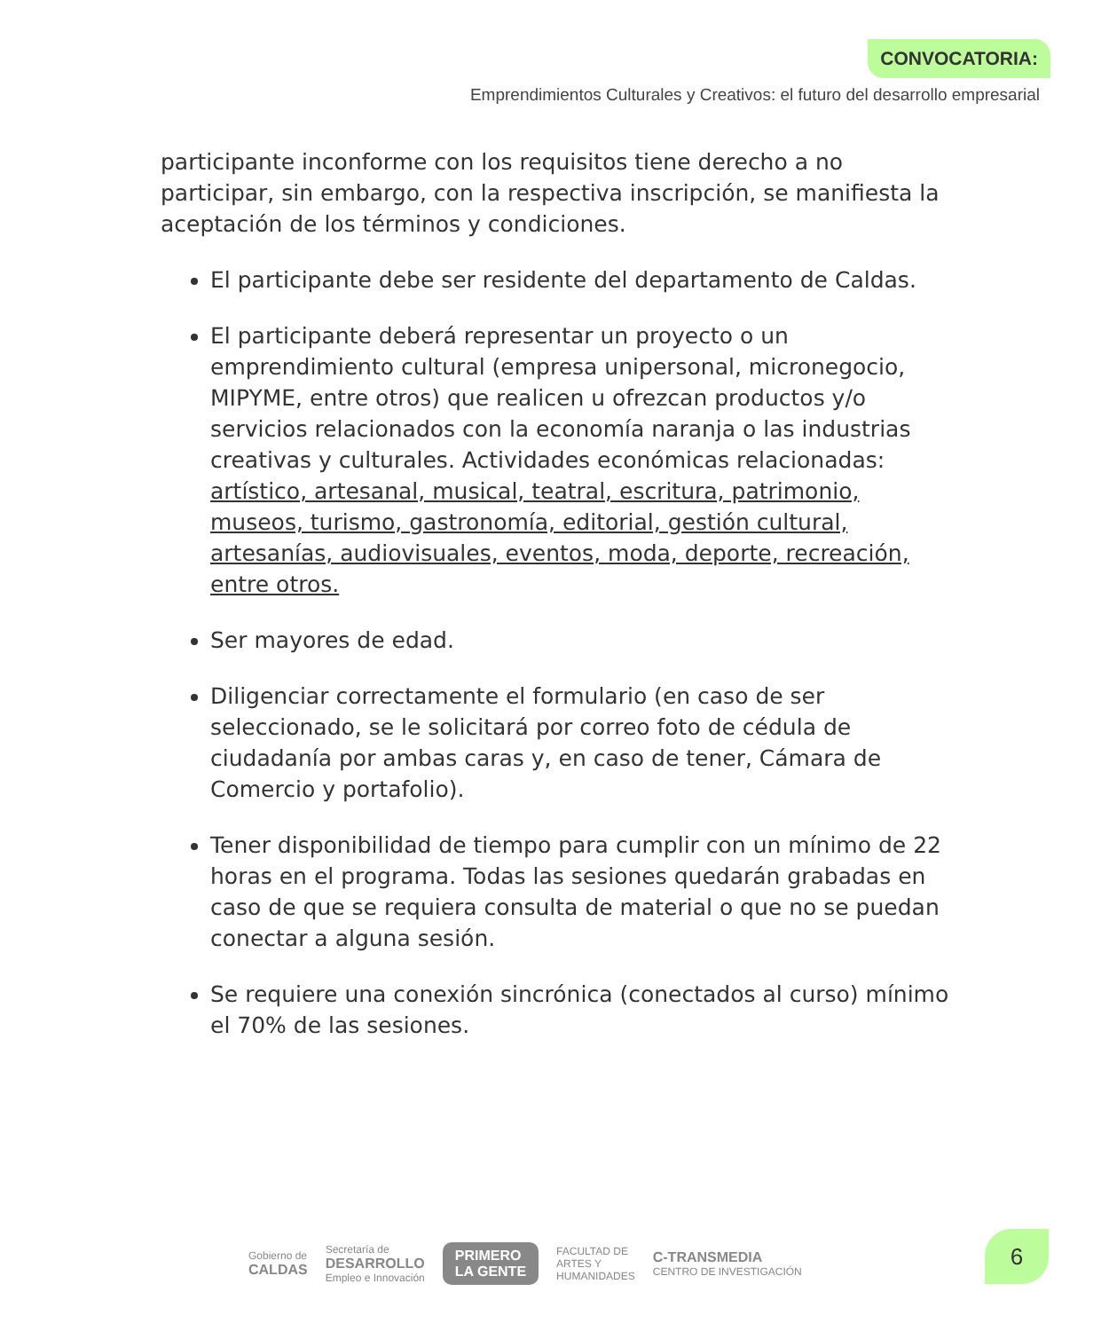CONVOCATORIA:
Emprendimientos Culturales y Creativos: el futuro del desarrollo empresarial
participante inconforme con los requisitos tiene derecho a no participar, sin embargo, con la respectiva inscripción, se manifiesta la aceptación de los términos y condiciones.
El participante debe ser residente del departamento de Caldas.
El participante deberá representar un proyecto o un emprendimiento cultural (empresa unipersonal, micronegocio, MIPYME, entre otros) que realicen u ofrezcan productos y/o servicios relacionados con la economía naranja o las industrias creativas y culturales. Actividades económicas relacionadas: artístico, artesanal, musical, teatral, escritura, patrimonio, museos, turismo, gastronomía, editorial, gestión cultural, artesanías, audiovisuales, eventos, moda, deporte, recreación, entre otros.
Ser mayores de edad.
Diligenciar correctamente el formulario (en caso de ser seleccionado, se le solicitará por correo foto de cédula de ciudadanía por ambas caras y, en caso de tener, Cámara de Comercio y portafolio).
Tener disponibilidad de tiempo para cumplir con un mínimo de 22 horas en el programa. Todas las sesiones quedarán grabadas en caso de que se requiera consulta de material o que no se puedan conectar a alguna sesión.
Se requiere una conexión sincrónica (conectados al curso) mínimo el 70% de las sesiones.
Gobierno de
CALDAS
Secretaría de
DESARROLLO
Empleo e Innovación
PRIMERO
LA GENTE
FACULTAD DE
ARTES Y
HUMANIDADES
C-TRANSMEDIA
CENTRO DE INVESTIGACIÓN
6